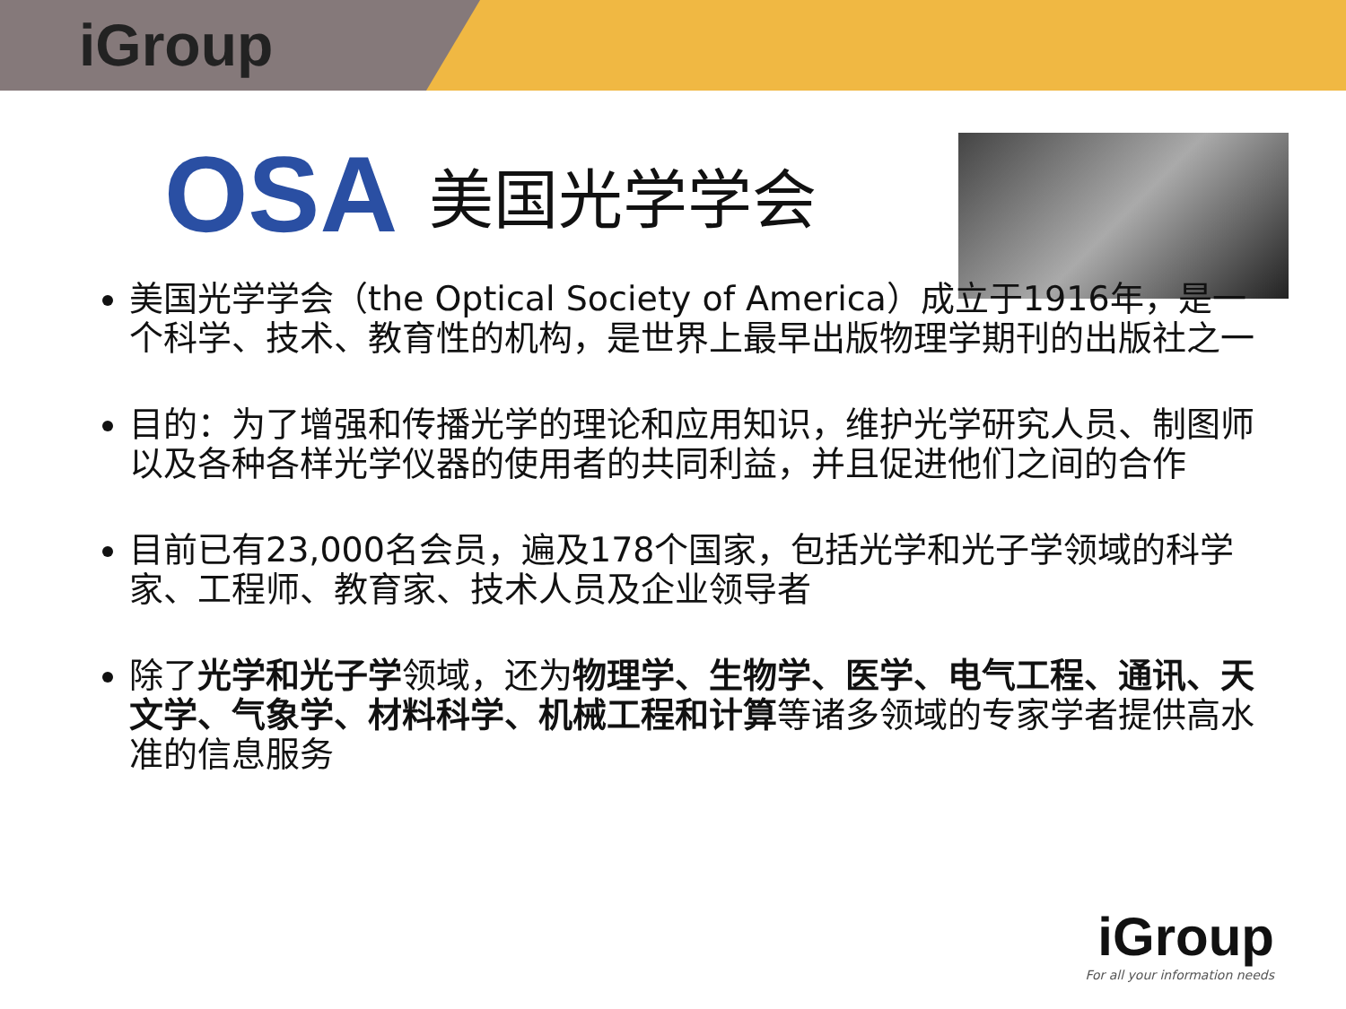iGroup
OSA 美国光学学会
美国光学学会（the Optical Society of America）成立于1916年，是一个科学、技术、教育性的机构，是世界上最早出版物理学期刊的出版社之一
目的：为了增强和传播光学的理论和应用知识，维护光学研究人员、制图师以及各种各样光学仪器的使用者的共同利益，并且促进他们之间的合作
目前已有23,000名会员，遍及178个国家，包括光学和光子学领域的科学家、工程师、教育家、技术人员及企业领导者
除了光学和光子学领域，还为物理学、生物学、医学、电气工程、通讯、天文学、气象学、材料科学、机械工程和计算等诸多领域的专家学者提供高水准的信息服务
iGroup
For all your information needs